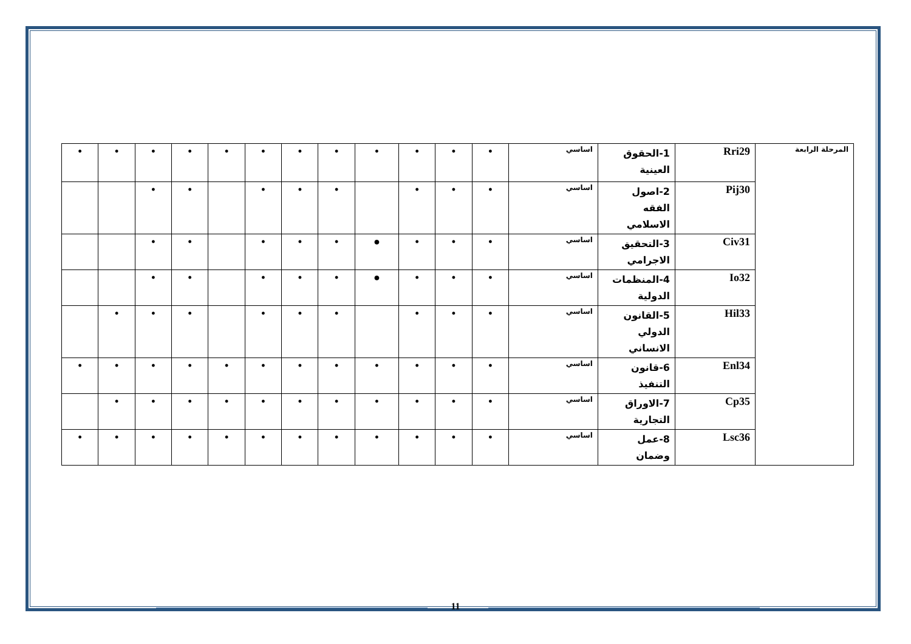| المرحلة الرابعة | Rri29 | 1-الحقوق العينية | اساسي | • | • | • | • | • | • | • | • | • | • | • | • |
| | Pij30 | 2-اصول الفقه الاسلامي | اساسي | • | • | • | | • | • | • | | • | • | | |
| | Civ31 | 3-التحقيق الاجرامي | اساسي | • | • | • | ● | • | • | • | | • | • | | |
| | Io32 | 4-المنظمات الدولية | اساسي | • | • | • | ● | • | • | • | | • | • | | |
| | Hil33 | 5-القانون الدولي الانساني | اساسي | • | • | • | | • | • | • | | • | • | • | |
| | Enl34 | 6-قانون التنفيذ | اساسي | • | • | • | • | • | • | • | • | • | • | • | • |
| | Cp35 | 7-الاوراق التجارية | اساسي | • | • | • | • | • | • | • | • | • | • | • | |
| | Lsc36 | 8-عمل وضمان | اساسي | • | • | • | • | • | • | • | • | • | • | • | • |
11